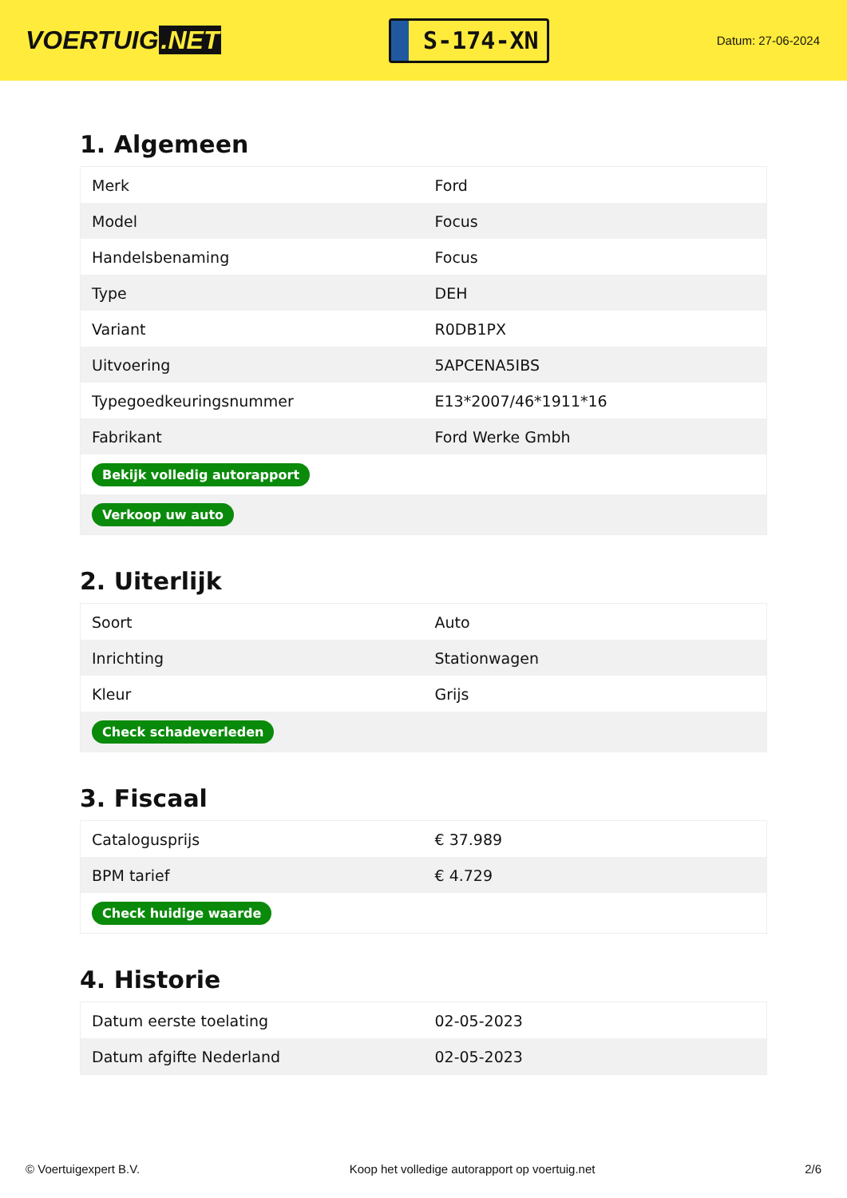VOERTUIG.NET
S-174-XN
Datum: 27-06-2024
1. Algemeen
| Merk | Ford |
| Model | Focus |
| Handelsbenaming | Focus |
| Type | DEH |
| Variant | R0DB1PX |
| Uitvoering | 5APCENA5IBS |
| Typegoedkeuringsnummer | E13*2007/46*1911*16 |
| Fabrikant | Ford Werke Gmbh |
| Bekijk volledig autorapport | |
| Verkoop uw auto | |
2. Uiterlijk
| Soort | Auto |
| Inrichting | Stationwagen |
| Kleur | Grijs |
| Check schadeverleden | |
3. Fiscaal
| Catalogusprijs | € 37.989 |
| BPM tarief | € 4.729 |
| Check huidige waarde | |
4. Historie
| Datum eerste toelating | 02-05-2023 |
| Datum afgifte Nederland | 02-05-2023 |
© Voertuigexpert B.V. Koop het volledige autorapport op voertuig.net 2/6